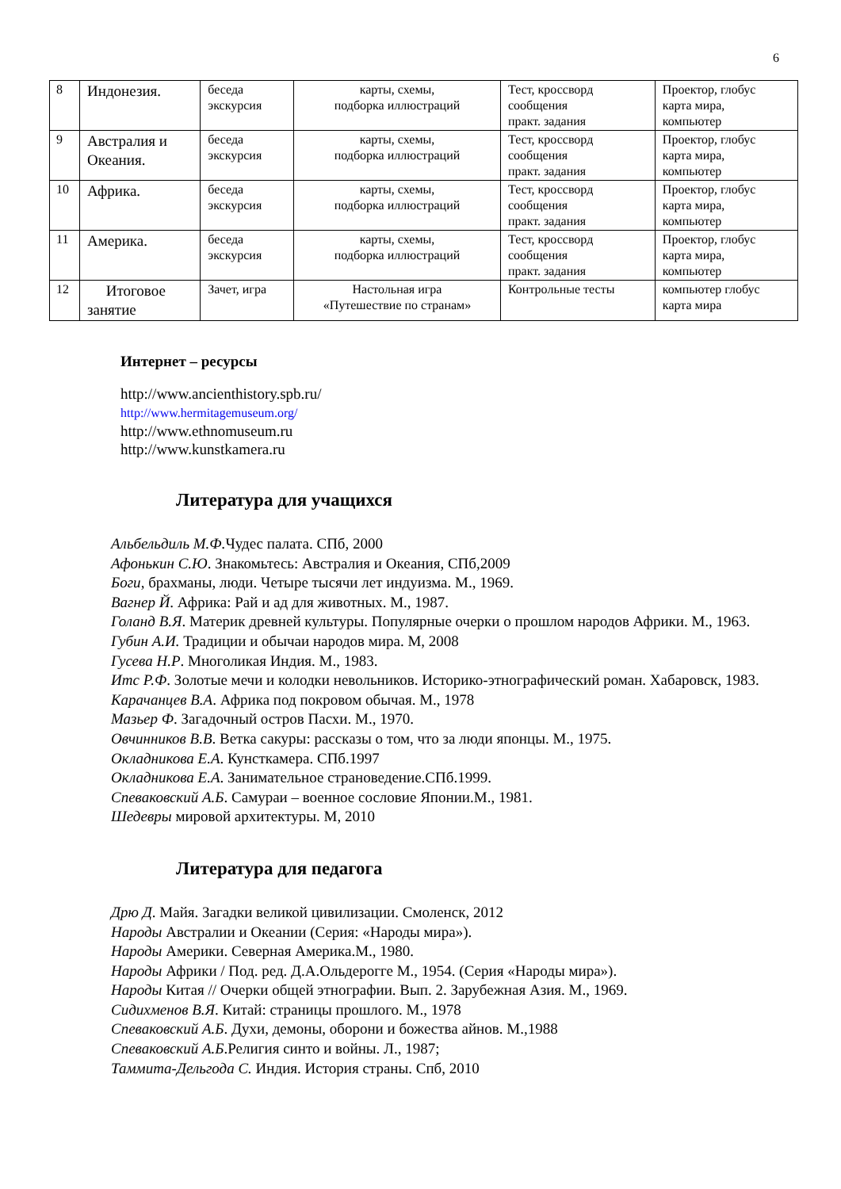6
| 8 | Индонезия. | беседа экскурсия | карты, схемы, подборка иллюстраций | Тест, кроссворд сообщения практ. задания | Проектор, глобус карта мира, компьютер |
| 9 | Австралия и Океания. | беседа экскурсия | карты, схемы, подборка иллюстраций | Тест, кроссворд сообщения практ. задания | Проектор, глобус карта мира, компьютер |
| 10 | Африка. | беседа экскурсия | карты, схемы, подборка иллюстраций | Тест, кроссворд сообщения практ. задания | Проектор, глобус карта мира, компьютер |
| 11 | Америка. | беседа экскурсия | карты, схемы, подборка иллюстраций | Тест, кроссворд сообщения практ. задания | Проектор, глобус карта мира, компьютер |
| 12 | Итоговое занятие | Зачет, игра | Настольная игра «Путешествие по странам» | Контрольные тесты | компьютер глобус карта мира |
Интернет – ресурсы
http://www.ancienthistory.spb.ru/
http://www.hermitagemuseum.org/
http://www.ethnomuseum.ru
http://www.kunstkamera.ru
Литература для учащихся
Альбельдиль М.Ф. Чудес палата. СПб, 2000
Афонькин С.Ю. Знакомьтесь: Австралия и Океания, СПб,2009
Боги, брахманы, люди. Четыре тысячи лет индуизма. М., 1969.
Вагнер Й. Африка: Рай и ад для животных. М., 1987.
Голанд В.Я. Материк древней культуры. Популярные очерки о прошлом народов Африки. М., 1963.
Губин А.И. Традиции и обычаи народов мира. М, 2008
Гусева Н.Р. Многоликая Индия. М., 1983.
Итс Р.Ф. Золотые мечи и колодки невольников. Историко-этнографический роман. Хабаровск, 1983.
Карачанцев В.А. Африка под покровом обычая. М., 1978
Мазьер Ф. Загадочный остров Пасхи. М., 1970.
Овчинников В.В. Ветка сакуры: рассказы о том, что за люди японцы. М., 1975.
Окладникова Е.А. Кунсткамера. СПб.1997
Окладникова Е.А. Занимательное страноведение.СПб.1999.
Спеваковский А.Б. Самураи – военное сословие Японии.М., 1981.
Шедевры мировой архитектуры. М, 2010
Литература для педагога
Дрю Д. Майя. Загадки великой цивилизации. Смоленск, 2012
Народы Австралии и Океании (Серия: «Народы мира»).
Народы Америки. Северная Америка.М., 1980.
Народы Африки / Под. ред. Д.А.Ольдерогге М., 1954. (Серия «Народы мира»).
Народы Китая // Очерки общей этнографии. Вып. 2. Зарубежная Азия. М., 1969.
Сидихменов В.Я. Китай: страницы прошлого. М., 1978
Спеваковский А.Б. Духи, демоны, оборони и божества айнов. М.,1988
Спеваковский А.Б.Религия синто и войны. Л., 1987;
Таммита-Дельгода С. Индия. История страны. Спб, 2010